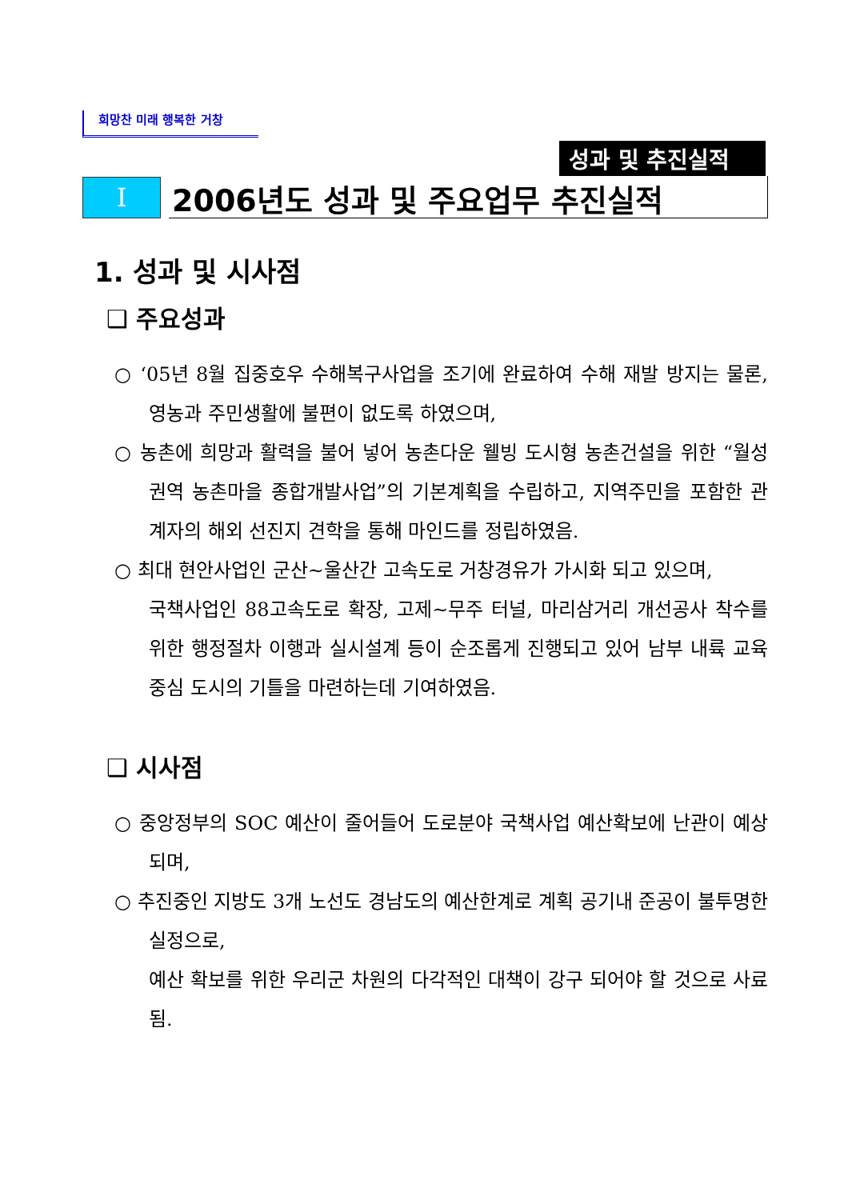희망찬 미래 행복한 거창
성과 및 추진실적
Ⅰ
2006년도 성과 및 주요업무 추진실적
1. 성과 및 시사점
❑ 주요성과
○ ‘05년 8월 집중호우 수해복구사업을 조기에 완료하여 수해 재발 방지는 물론, 영농과 주민생활에 불편이 없도록 하였으며,
○ 농촌에 희망과 활력을 불어 넣어 농촌다운 웰빙 도시형 농촌건설을 위한 “월성권역 농촌마을 종합개발사업”의 기본계획을 수립하고, 지역주민을 포함한 관계자의 해외 선진지 견학을 통해 마인드를 정립하였음.
○ 최대 현안사업인 군산~울산간 고속도로 거창경유가 가시화 되고 있으며,
국책사업인 88고속도로 확장, 고제~무주 터널, 마리삼거리 개선공사 착수를 위한 행정절차 이행과 실시설계 등이 순조롭게 진행되고 있어 남부 내륙 교육중심 도시의 기틀을 마련하는데 기여하였음.
❑ 시사점
○ 중앙정부의 SOC 예산이 줄어들어 도로분야 국책사업 예산확보에 난관이 예상되며,
○ 추진중인 지방도 3개 노선도 경남도의 예산한계로 계획 공기내 준공이 불투명한 실정으로,
예산 확보를 위한 우리군 차원의 다각적인 대책이 강구 되어야 할 것으로 사료됨.